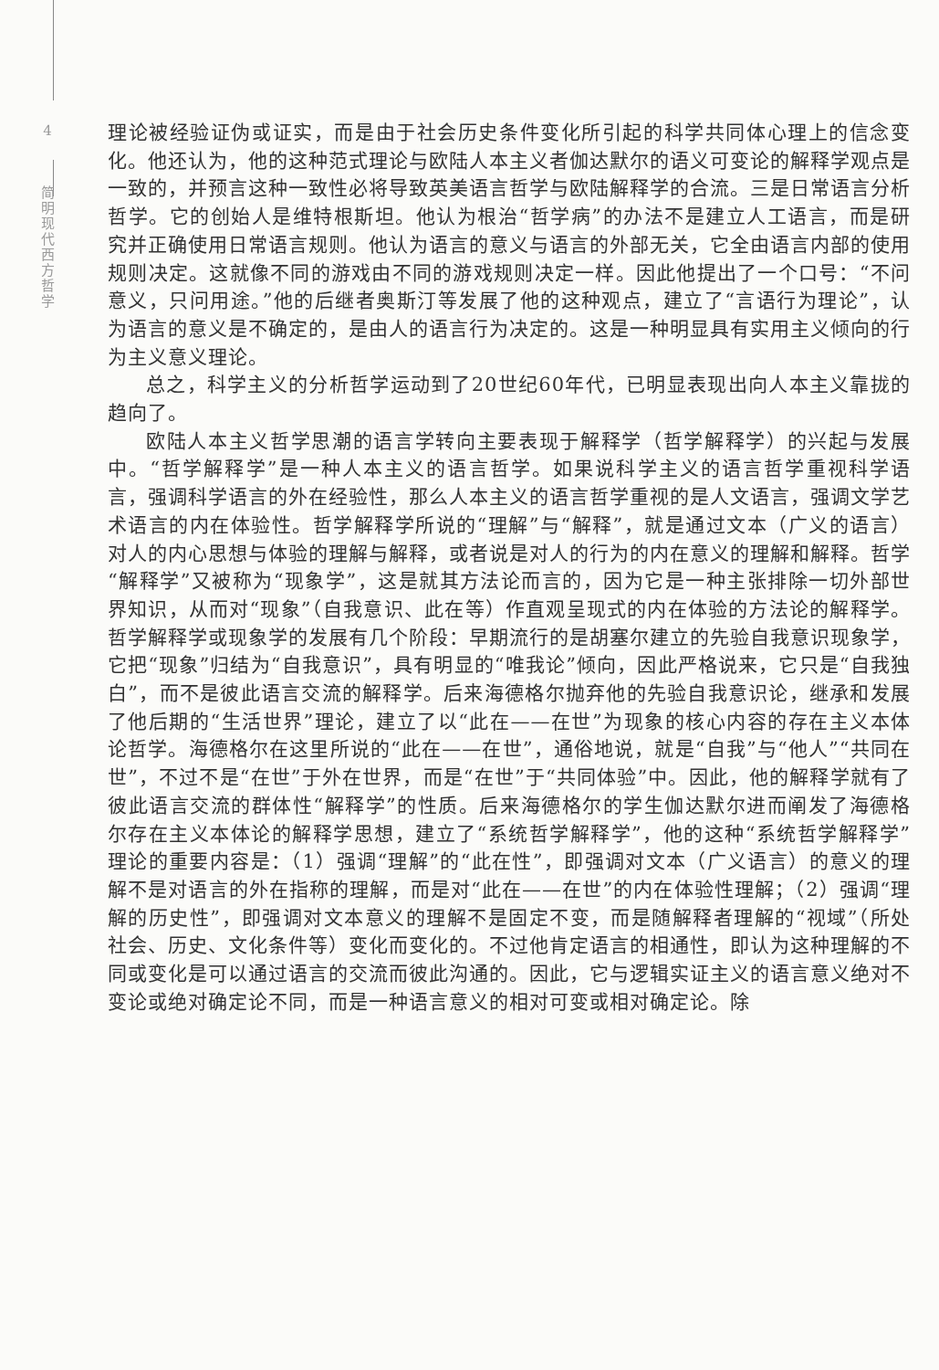4
简
明
现
代
西
方
哲
学
理论被经验证伪或证实，而是由于社会历史条件变化所引起的科学共同体心理上的信念变化。他还认为，他的这种范式理论与欧陆人本主义者伽达默尔的语义可变论的解释学观点是一致的，并预言这种一致性必将导致英美语言哲学与欧陆解释学的合流。三是日常语言分析哲学。它的创始人是维特根斯坦。他认为根治“哲学病”的办法不是建立人工语言，而是研究并正确使用日常语言规则。他认为语言的意义与语言的外部无关，它全由语言内部的使用规则决定。这就像不同的游戏由不同的游戏规则决定一样。因此他提出了一个口号：“不问意义，只问用途。”他的后继者奥斯汀等发展了他的这种观点，建立了“言语行为理论”，认为语言的意义是不确定的，是由人的语言行为决定的。这是一种明显具有实用主义倾向的行为主义意义理论。
总之，科学主义的分析哲学运动到了20世纪60年代，已明显表现出向人本主义靠拢的趋向了。
欧陆人本主义哲学思潮的语言学转向主要表现于解释学（哲学解释学）的兴起与发展中。“哲学解释学”是一种人本主义的语言哲学。如果说科学主义的语言哲学重视科学语言，强调科学语言的外在经验性，那么人本主义的语言哲学重视的是人文语言，强调文学艺术语言的内在体验性。哲学解释学所说的“理解”与“解释”，就是通过文本（广义的语言）对人的内心思想与体验的理解与解释，或者说是对人的行为的内在意义的理解和解释。哲学“解释学”又被称为“现象学”，这是就其方法论而言的，因为它是一种主张排除一切外部世界知识，从而对“现象”（自我意识、此在等）作直观呈现式的内在体验的方法论的解释学。哲学解释学或现象学的发展有几个阶段：早期流行的是胡塞尔建立的先验自我意识现象学，它把“现象”归结为“自我意识”，具有明显的“唯我论”倾向，因此严格说来，它只是“自我独白”，而不是彼此语言交流的解释学。后来海德格尔抛弃他的先验自我意识论，继承和发展了他后期的“生活世界”理论，建立了以“此在——在世”为现象的核心内容的存在主义本体论哲学。海德格尔在这里所说的“此在——在世”，通俗地说，就是“自我”与“他人”“共同在世”，不过不是“在世”于外在世界，而是“在世”于“共同体验”中。因此，他的解释学就有了彼此语言交流的群体性“解释学”的性质。后来海德格尔的学生伽达默尔进而阐发了海德格尔存在主义本体论的解释学思想，建立了“系统哲学解释学”，他的这种“系统哲学解释学”理论的重要内容是：（1）强调“理解”的“此在性”，即强调对文本（广义语言）的意义的理解不是对语言的外在指称的理解，而是对“此在——在世”的内在体验性理解；（2）强调“理解的历史性”，即强调对文本意义的理解不是固定不变，而是随解释者理解的“视域”（所处社会、历史、文化条件等）变化而变化的。不过他肯定语言的相通性，即认为这种理解的不同或变化是可以通过语言的交流而彼此沟通的。因此，它与逻辑实证主义的语言意义绝对不变论或绝对确定论不同，而是一种语言意义的相对可变或相对确定论。除